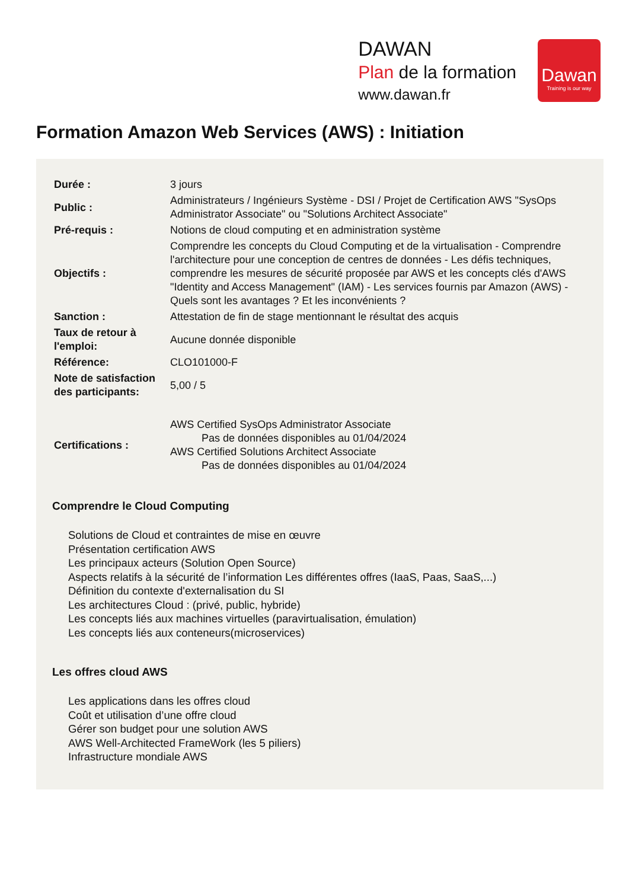DAWAN
Plan de la formation
www.dawan.fr
Dawan
Training is our way
Formation Amazon Web Services (AWS) : Initiation
| Durée : | 3 jours |
| Public : | Administrateurs / Ingénieurs Système - DSI / Projet de Certification AWS "SysOps Administrator Associate" ou "Solutions Architect Associate" |
| Pré-requis : | Notions de cloud computing et en administration système |
| Objectifs : | Comprendre les concepts du Cloud Computing et de la virtualisation - Comprendre l'architecture pour une conception de centres de données - Les défis techniques, comprendre les mesures de sécurité proposée par AWS et les concepts clés d'AWS "Identity and Access Management" (IAM) - Les services fournis par Amazon (AWS) - Quels sont les avantages ? Et les inconvénients ? |
| Sanction : | Attestation de fin de stage mentionnant le résultat des acquis |
| Taux de retour à l'emploi: | Aucune donnée disponible |
| Référence: | CLO101000-F |
| Note de satisfaction des participants: | 5,00 / 5 |
| Certifications : | AWS Certified SysOps Administrator Associate Pas de données disponibles au 01/04/2024 AWS Certified Solutions Architect Associate Pas de données disponibles au 01/04/2024 |
Comprendre le Cloud Computing
Solutions de Cloud et contraintes de mise en œuvre
Présentation certification AWS
Les principaux acteurs (Solution Open Source)
Aspects relatifs à la sécurité de l’information Les différentes offres (IaaS, Paas, SaaS,...)
Définition du contexte d'externalisation du SI
Les architectures Cloud : (privé, public, hybride)
Les concepts liés aux machines virtuelles (paravirtualisation, émulation)
Les concepts liés aux conteneurs(microservices)
Les offres cloud AWS
Les applications dans les offres cloud
Coût et utilisation d’une offre cloud
Gérer son budget pour une solution AWS
AWS Well-Architected FrameWork (les 5 piliers)
Infrastructure mondiale AWS